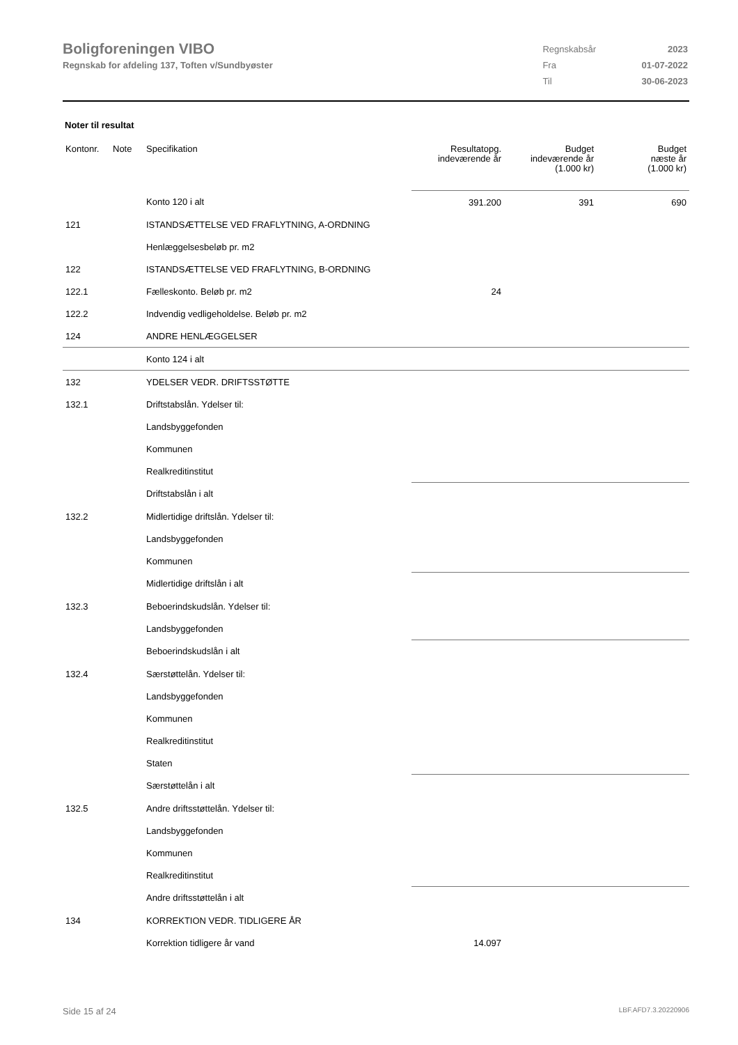Boligforeningen VIBO
Regnskab for afdeling 137, Toften v/Sundbyøster
| Regnskabsår | 2023 |
| Fra | 01-07-2022 |
| Til | 30-06-2023 |
Noter til resultat
| Kontonr. | Note | Specifikation | Resultatopg. indeværende år | Budget indeværende år (1.000 kr) | Budget næste år (1.000 kr) |
| --- | --- | --- | --- | --- | --- |
| | | Konto 120 i alt | 391.200 | 391 | 690 |
| 121 | | ISTANDSÆTTELSE VED FRAFLYTNING, A-ORDNING | | | |
| | | Henlæggelsesbeløb pr. m2 | | | |
| 122 | | ISTANDSÆTTELSE VED FRAFLYTNING, B-ORDNING | | | |
| 122.1 | | Fælleskonto. Beløb pr. m2 | 24 | | |
| 122.2 | | Indvendig vedligeholdelse. Beløb pr. m2 | | | |
| 124 | | ANDRE HENLÆGGELSER | | | |
| | | Konto 124 i alt | | | |
| 132 | | YDELSER VEDR. DRIFTSSTØTTE | | | |
| 132.1 | | Driftstabslån. Ydelser til: | | | |
| | | Landsbyggefonden | | | |
| | | Kommunen | | | |
| | | Realkreditinstitut | | | |
| | | Driftstabslån i alt | | | |
| 132.2 | | Midlertidige driftslån. Ydelser til: | | | |
| | | Landsbyggefonden | | | |
| | | Kommunen | | | |
| | | Midlertidige driftslån i alt | | | |
| 132.3 | | Beboerindskudslån. Ydelser til: | | | |
| | | Landsbyggefonden | | | |
| | | Beboerindskudslån i alt | | | |
| 132.4 | | Særstøttelån. Ydelser til: | | | |
| | | Landsbyggefonden | | | |
| | | Kommunen | | | |
| | | Realkreditinstitut | | | |
| | | Staten | | | |
| | | Særstøttelån i alt | | | |
| 132.5 | | Andre driftsstøttelån. Ydelser til: | | | |
| | | Landsbyggefonden | | | |
| | | Kommunen | | | |
| | | Realkreditinstitut | | | |
| | | Andre driftsstøttelån i alt | | | |
| 134 | | KORREKTION VEDR. TIDLIGERE ÅR | | | |
| | | Korrektion tidligere år vand | 14.097 | | |
Side 15 af 24 LBF.AFD7.3.20220906